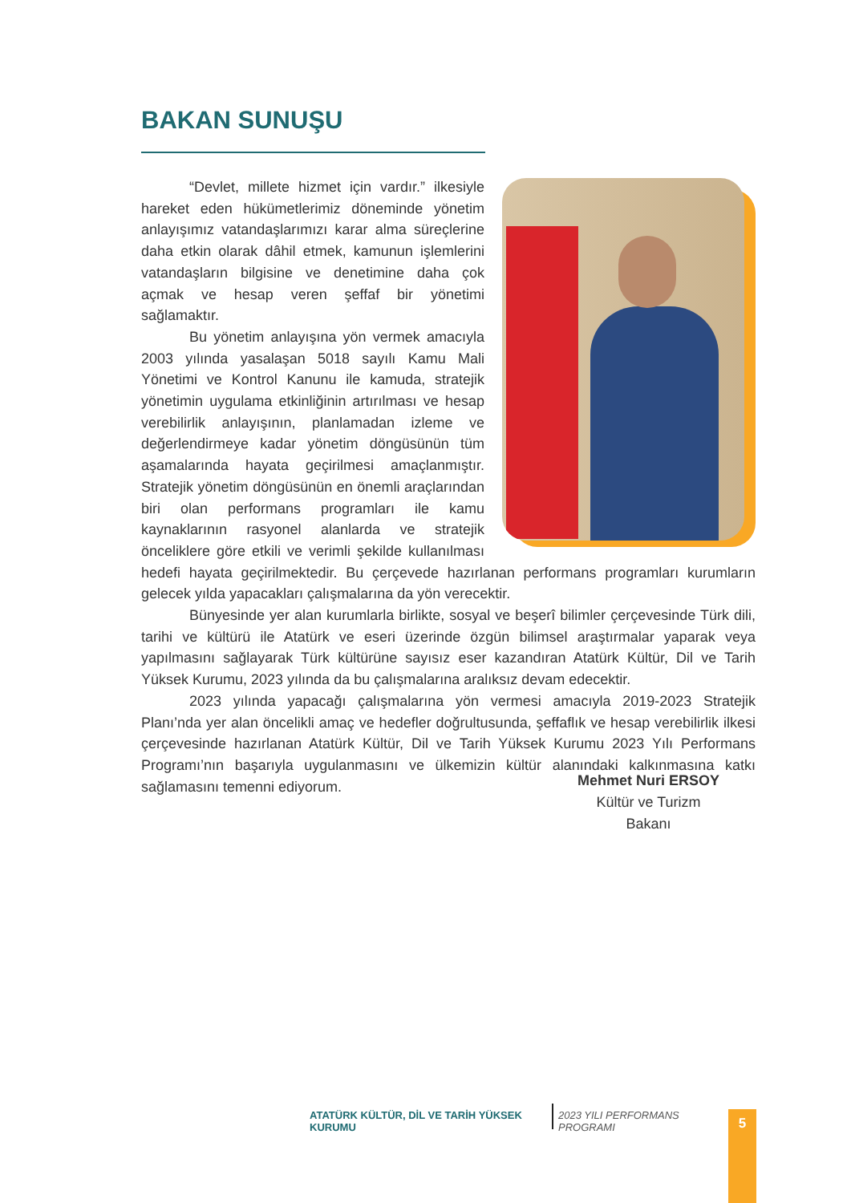BAKAN SUNUŞU
“Devlet, millete hizmet için vardır.” ilkesiyle hareket eden hükümetlerimiz döneminde yönetim anlayışımız vatandaşlarımızı karar alma süreçlerine daha etkin olarak dâhil etmek, kamunun işlemlerini vatandaşların bilgisine ve denetimine daha çok açmak ve hesap veren şeffaf bir yönetimi sağlamaktır.
Bu yönetim anlayışına yön vermek amacıyla 2003 yılında yasalaşan 5018 sayılı Kamu Mali Yönetimi ve Kontrol Kanunu ile kamuda, stratejik yönetimin uygulama etkinliğinin artırılması ve hesap verebilirlik anlayışının, planlamadan izleme ve değerlendirmeye kadar yönetim döngüsünün tüm aşamalarında hayata geçirilmesi amaçlanmıştır. Stratejik yönetim döngüsünün en önemli araçlarından biri olan performans programları ile kamu kaynaklarının rasyonel alanlarda ve stratejik önceliklere göre etkili ve verimli şekilde kullanılması hedefi hayata geçirilmektedir. Bu çerçevede hazırlanan performans programları kurumların gelecek yılda yapacakları çalışmalarına da yön verecektir.
Bünyesinde yer alan kurumlarla birlikte, sosyal ve beşerî bilimler çerçevesinde Türk dili, tarihi ve kültürü ile Atatürk ve eseri üzerinde özgün bilimsel araştırmalar yaparak veya yapılmasını sağlayarak Türk kültürüne sayısız eser kazandıran Atatürk Kültür, Dil ve Tarih Yüksek Kurumu, 2023 yılında da bu çalışmalarına aralıksız devam edecektir.
2023 yılında yapacağı çalışmalarına yön vermesi amacıyla 2019-2023 Stratejik Planı’nda yer alan öncelikli amaç ve hedefler doğrultusunda, şeffaflık ve hesap verebilirlik ilkesi çerçevesinde hazırlanan Atatürk Kültür, Dil ve Tarih Yüksek Kurumu 2023 Yılı Performans Programı’nın başarıyla uygulanmasını ve ülkemizin kültür alanındaki kalkınmasına katkı sağlamasını temenni ediyorum.
Mehmet Nuri ERSOY
Kültür ve Turizm Bakanı
ATATÜRK KÜLTÜR, DİL VE TARİH YÜKSEK KURUMU 2023 YILI PERFORMANS PROGRAMI
5